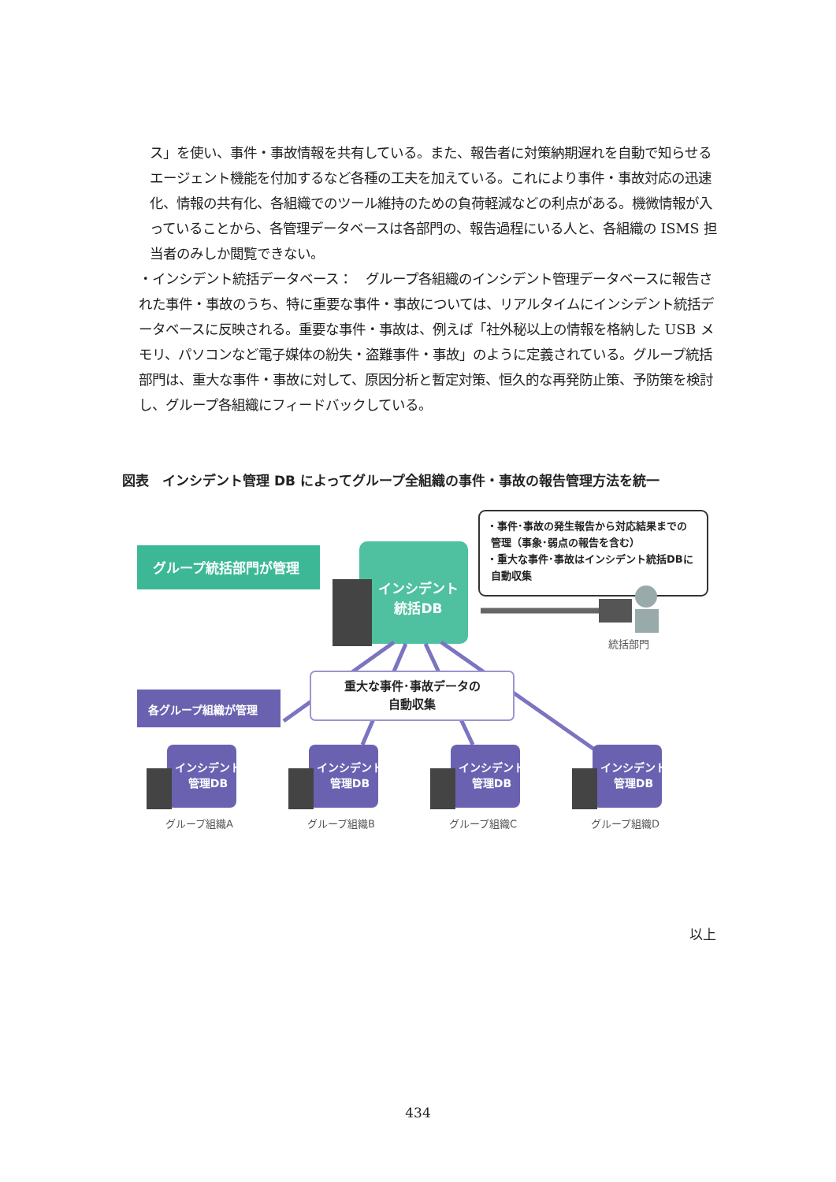ス」を使い、事件・事故情報を共有している。また、報告者に対策納期遅れを自動で知らせるエージェント機能を付加するなど各種の工夫を加えている。これにより事件・事故対応の迅速化、情報の共有化、各組織でのツール維持のための負荷軽減などの利点がある。機微情報が入っていることから、各管理データベースは各部門の、報告過程にいる人と、各組織の ISMS 担当者のみしか閲覧できない。
・インシデント統括データベース：　グループ各組織のインシデント管理データベースに報告された事件・事故のうち、特に重要な事件・事故については、リアルタイムにインシデント統括データベースに反映される。重要な事件・事故は、例えば「社外秘以上の情報を格納した USB メモリ、パソコンなど電子媒体の紛失・盗難事件・事故」のように定義されている。グループ統括部門は、重大な事件・事故に対して、原因分析と暫定対策、恒久的な再発防止策、予防策を検討し、グループ各組織にフィードバックしている。
図表　インシデント管理 DB によってグループ全組織の事件・事故の報告管理方法を統一
グループ統括部門が管理
インシデント
統括DB
・事件･事故の発生報告から対応結果までの
管理（事象･弱点の報告を含む）
・重大な事件･事故はインシデント統括DBに
自動収集
統括部門
各グループ組織が管理
重大な事件･事故データの
自動収集
インシデント
管理DB
インシデント
管理DB
インシデント
管理DB
インシデント
管理DB
グループ組織A グループ組織B グループ組織C グループ組織D
以上
434